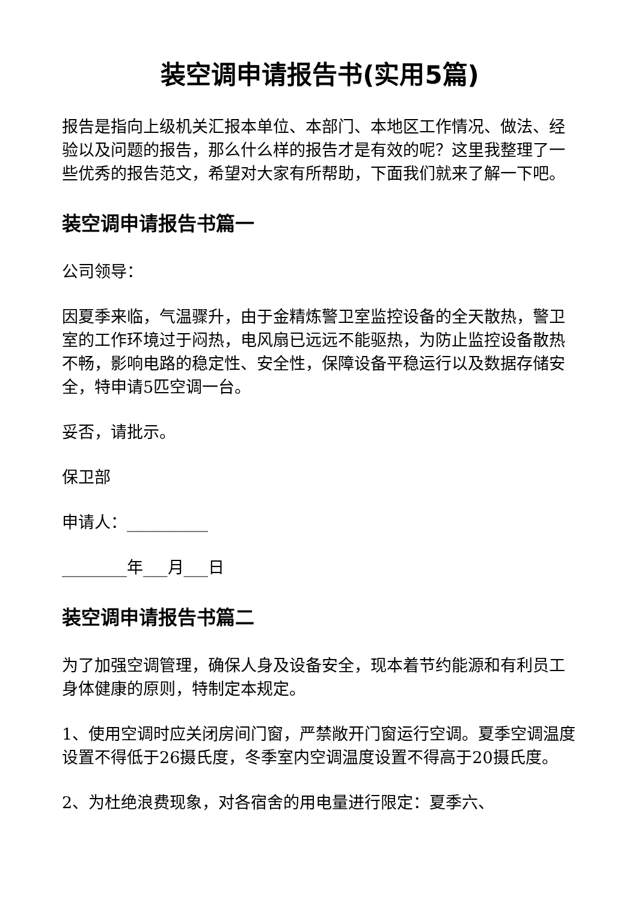装空调申请报告书(实用5篇)
报告是指向上级机关汇报本单位、本部门、本地区工作情况、做法、经验以及问题的报告，那么什么样的报告才是有效的呢？这里我整理了一些优秀的报告范文，希望对大家有所帮助，下面我们就来了解一下吧。
装空调申请报告书篇一
公司领导：
因夏季来临，气温骤升，由于金精炼警卫室监控设备的全天散热，警卫室的工作环境过于闷热，电风扇已远远不能驱热，为防止监控设备散热不畅，影响电路的稳定性、安全性，保障设备平稳运行以及数据存储安全，特申请5匹空调一台。
妥否，请批示。
保卫部
申请人：__________
________年___月___日
装空调申请报告书篇二
为了加强空调管理，确保人身及设备安全，现本着节约能源和有利员工身体健康的原则，特制定本规定。
1、使用空调时应关闭房间门窗，严禁敞开门窗运行空调。夏季空调温度设置不得低于26摄氏度，冬季室内空调温度设置不得高于20摄氏度。
2、为杜绝浪费现象，对各宿舍的用电量进行限定：夏季六、